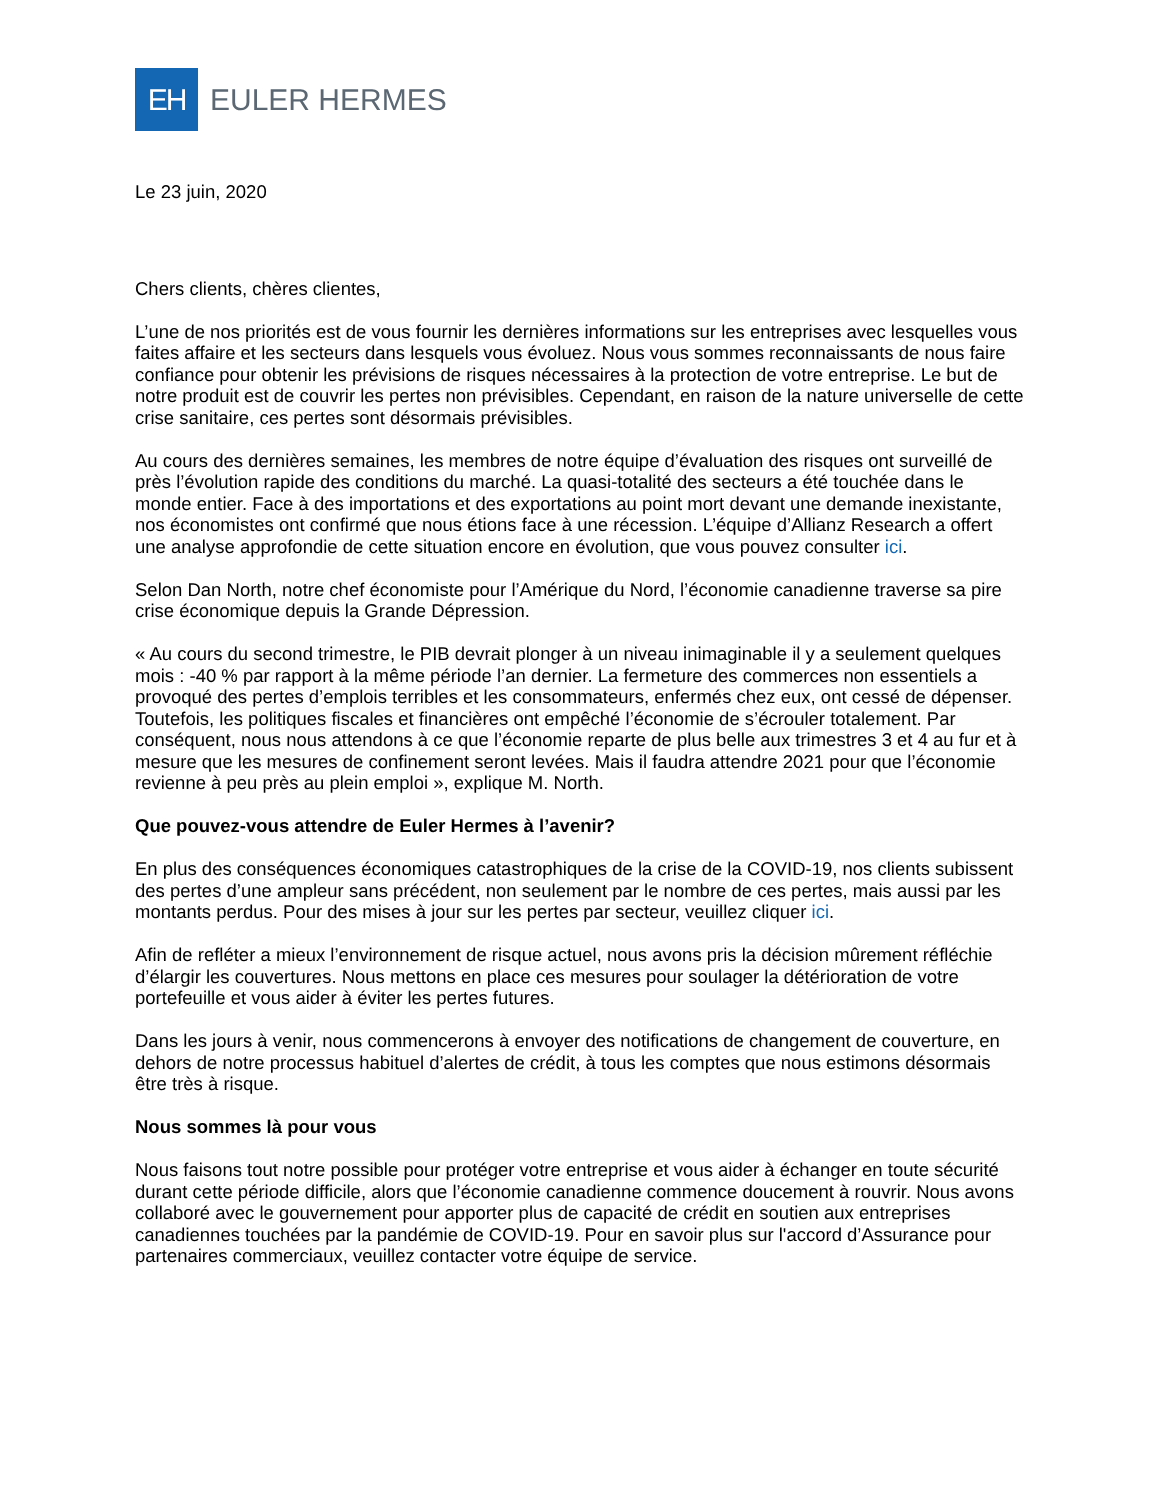EH
EULER HERMES
Le 23 juin, 2020
Chers clients, chères clientes,
L’une de nos priorités est de vous fournir les dernières informations sur les entreprises avec lesquelles vous faites affaire et les secteurs dans lesquels vous évoluez. Nous vous sommes reconnaissants de nous faire confiance pour obtenir les prévisions de risques nécessaires à la protection de votre entreprise. Le but de notre produit est de couvrir les pertes non prévisibles. Cependant, en raison de la nature universelle de cette crise sanitaire, ces pertes sont désormais prévisibles.
Au cours des dernières semaines, les membres de notre équipe d’évaluation des risques ont surveillé de près l’évolution rapide des conditions du marché. La quasi-totalité des secteurs a été touchée dans le monde entier. Face à des importations et des exportations au point mort devant une demande inexistante, nos économistes ont confirmé que nous étions face à une récession. L’équipe d’Allianz Research a offert une analyse approfondie de cette situation encore en évolution, que vous pouvez consulter ici.
Selon Dan North, notre chef économiste pour l’Amérique du Nord, l’économie canadienne traverse sa pire crise économique depuis la Grande Dépression.
« Au cours du second trimestre, le PIB devrait plonger à un niveau inimaginable il y a seulement quelques mois : -40 % par rapport à la même période l’an dernier. La fermeture des commerces non essentiels a provoqué des pertes d’emplois terribles et les consommateurs, enfermés chez eux, ont cessé de dépenser. Toutefois, les politiques fiscales et financières ont empêché l’économie de s’écrouler totalement. Par conséquent, nous nous attendons à ce que l’économie reparte de plus belle aux trimestres 3 et 4 au fur et à mesure que les mesures de confinement seront levées. Mais il faudra attendre 2021 pour que l’économie revienne à peu près au plein emploi », explique M. North.
Que pouvez-vous attendre de Euler Hermes à l’avenir?
En plus des conséquences économiques catastrophiques de la crise de la COVID-19, nos clients subissent des pertes d’une ampleur sans précédent, non seulement par le nombre de ces pertes, mais aussi par les montants perdus. Pour des mises à jour sur les pertes par secteur, veuillez cliquer ici.
Afin de refléter a mieux l’environnement de risque actuel, nous avons pris la décision mûrement réfléchie d’élargir les couvertures. Nous mettons en place ces mesures pour soulager la détérioration de votre portefeuille et vous aider à éviter les pertes futures.
Dans les jours à venir, nous commencerons à envoyer des notifications de changement de couverture, en dehors de notre processus habituel d’alertes de crédit, à tous les comptes que nous estimons désormais être très à risque.
Nous sommes là pour vous
Nous faisons tout notre possible pour protéger votre entreprise et vous aider à échanger en toute sécurité durant cette période difficile, alors que l’économie canadienne commence doucement à rouvrir. Nous avons collaboré avec le gouvernement pour apporter plus de capacité de crédit en soutien aux entreprises canadiennes touchées par la pandémie de COVID-19. Pour en savoir plus sur l'accord d’Assurance pour partenaires commerciaux, veuillez contacter votre équipe de service.